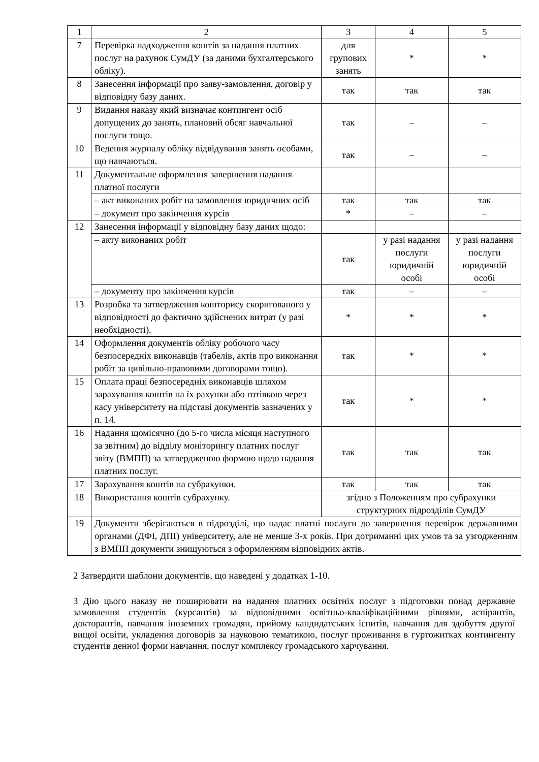| 1 | 2 | 3 | 4 | 5 |
| 7 | Перевірка надходження коштів за надання платних послуг на рахунок СумДУ (за даними бухгалтерського обліку). | для групових занять | * | * |
| 8 | Занесення інформації про заяву-замовлення, договір у відповідну базу даних. | так | так | так |
| 9 | Видання наказу який визначає контингент осіб допущених до занять, плановий обсяг навчальної послуги тощо. | так | – | – |
| 10 | Ведення журналу обліку відвідування занять особами, що навчаються. | так | – | – |
| 11 | Документальне оформлення завершення надання платної послуги | | | |
| | – акт виконаних робіт на замовлення юридичних осіб | так | так | так |
| | – документ про закінчення курсів | * | – | – |
| 12 | Занесення інформації у відповідну базу даних щодо: | | | |
| | – акту виконаних робіт | так | у разі надання послуги юридичній особі | у разі надання послуги юридичній особі |
| | – документу про закінчення курсів | так | – | – |
| 13 | Розробка та затвердження кошторису скоригованого у відповідності до фактично здійснених витрат (у разі необхідності). | * | * | * |
| 14 | Оформлення документів обліку робочого часу безпосередніх виконавців (табелів, актів про виконання робіт за цивільно-правовими договорами тощо). | так | * | * |
| 15 | Оплата праці безпосередніх виконавців шляхом зарахування коштів на їх рахунки або готівкою через касу університету на підставі документів зазначених у п. 14. | так | * | * |
| 16 | Надання щомісячно (до 5-го числа місяця наступного за звітним) до відділу моніторингу платних послуг звіту (ВМПП) за затвердженою формою щодо надання платних послуг. | так | так | так |
| 17 | Зарахування коштів на субрахунки. | так | так | так |
| 18 | Використання коштів субрахунку. | згідно з Положенням про субрахунки структурних підрозділів СумДУ | | |
| 19 | Документи зберігаються в підрозділі, що надає платні послуги до завершення перевірок державними органами (ДФІ, ДПІ) університету, але не менше 3-х років. При дотриманні цих умов та за узгодженням з ВМПП документи знищуються з оформленням відповідних актів. | | | |
2 Затвердити шаблони документів, що наведені у додатках 1-10.
3 Дію цього наказу не поширювати на надання платних освітніх послуг з підготовки понад державне замовлення студентів (курсантів) за відповідними освітньо-кваліфікаційними рівнями, аспірантів, докторантів, навчання іноземних громадян, прийому кандидатських іспитів, навчання для здобуття другої вищої освіти, укладення договорів за науковою тематикою, послуг проживання в гуртожитках контингенту студентів денної форми навчання, послуг комплексу громадського харчування.